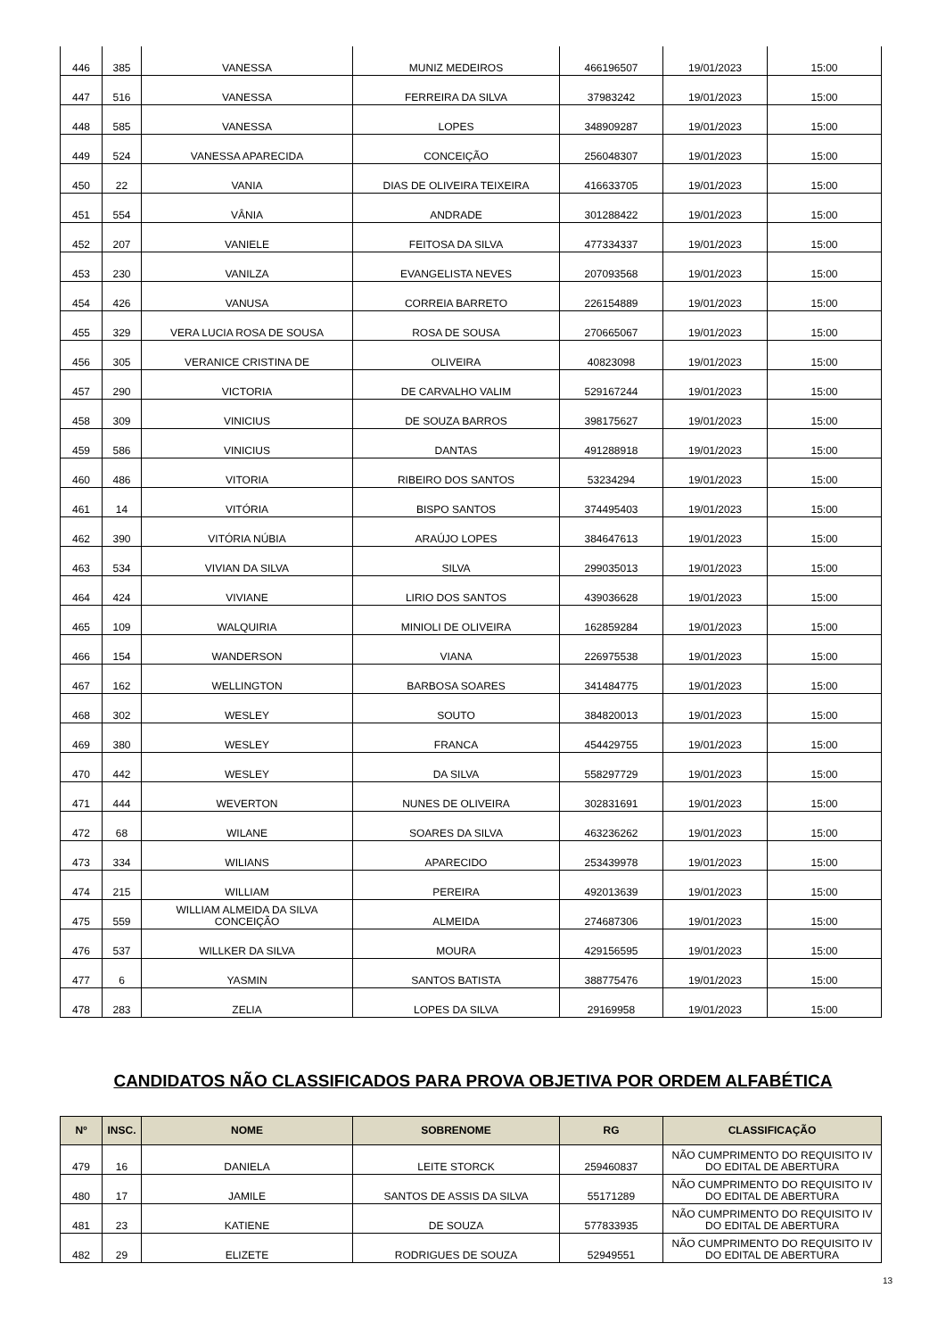| 446 | 385 | VANESSA | MUNIZ MEDEIROS | 466196507 | 19/01/2023 | 15:00 |
| 447 | 516 | VANESSA | FERREIRA DA SILVA | 37983242 | 19/01/2023 | 15:00 |
| 448 | 585 | VANESSA | LOPES | 348909287 | 19/01/2023 | 15:00 |
| 449 | 524 | VANESSA APARECIDA | CONCEIÇÃO | 256048307 | 19/01/2023 | 15:00 |
| 450 | 22 | VANIA | DIAS DE OLIVEIRA TEIXEIRA | 416633705 | 19/01/2023 | 15:00 |
| 451 | 554 | VÂNIA | ANDRADE | 301288422 | 19/01/2023 | 15:00 |
| 452 | 207 | VANIELE | FEITOSA DA SILVA | 477334337 | 19/01/2023 | 15:00 |
| 453 | 230 | VANILZA | EVANGELISTA NEVES | 207093568 | 19/01/2023 | 15:00 |
| 454 | 426 | VANUSA | CORREIA BARRETO | 226154889 | 19/01/2023 | 15:00 |
| 455 | 329 | VERA LUCIA ROSA DE SOUSA | ROSA DE SOUSA | 270665067 | 19/01/2023 | 15:00 |
| 456 | 305 | VERANICE CRISTINA DE | OLIVEIRA | 40823098 | 19/01/2023 | 15:00 |
| 457 | 290 | VICTORIA | DE CARVALHO VALIM | 529167244 | 19/01/2023 | 15:00 |
| 458 | 309 | VINICIUS | DE SOUZA BARROS | 398175627 | 19/01/2023 | 15:00 |
| 459 | 586 | VINICIUS | DANTAS | 491288918 | 19/01/2023 | 15:00 |
| 460 | 486 | VITORIA | RIBEIRO DOS SANTOS | 53234294 | 19/01/2023 | 15:00 |
| 461 | 14 | VITÓRIA | BISPO SANTOS | 374495403 | 19/01/2023 | 15:00 |
| 462 | 390 | VITÓRIA NÚBIA | ARAÚJO LOPES | 384647613 | 19/01/2023 | 15:00 |
| 463 | 534 | VIVIAN DA SILVA | SILVA | 299035013 | 19/01/2023 | 15:00 |
| 464 | 424 | VIVIANE | LIRIO DOS SANTOS | 439036628 | 19/01/2023 | 15:00 |
| 465 | 109 | WALQUIRIA | MINIOLI DE OLIVEIRA | 162859284 | 19/01/2023 | 15:00 |
| 466 | 154 | WANDERSON | VIANA | 226975538 | 19/01/2023 | 15:00 |
| 467 | 162 | WELLINGTON | BARBOSA SOARES | 341484775 | 19/01/2023 | 15:00 |
| 468 | 302 | WESLEY | SOUTO | 384820013 | 19/01/2023 | 15:00 |
| 469 | 380 | WESLEY | FRANCA | 454429755 | 19/01/2023 | 15:00 |
| 470 | 442 | WESLEY | DA SILVA | 558297729 | 19/01/2023 | 15:00 |
| 471 | 444 | WEVERTON | NUNES DE OLIVEIRA | 302831691 | 19/01/2023 | 15:00 |
| 472 | 68 | WILANE | SOARES DA SILVA | 463236262 | 19/01/2023 | 15:00 |
| 473 | 334 | WILIANS | APARECIDO | 253439978 | 19/01/2023 | 15:00 |
| 474 | 215 | WILLIAM | PEREIRA | 492013639 | 19/01/2023 | 15:00 |
| 475 | 559 | WILLIAM ALMEIDA DA SILVA CONCEIÇÃO | ALMEIDA | 274687306 | 19/01/2023 | 15:00 |
| 476 | 537 | WILLKER DA SILVA | MOURA | 429156595 | 19/01/2023 | 15:00 |
| 477 | 6 | YASMIN | SANTOS BATISTA | 388775476 | 19/01/2023 | 15:00 |
| 478 | 283 | ZELIA | LOPES DA SILVA | 29169958 | 19/01/2023 | 15:00 |
CANDIDATOS NÃO CLASSIFICADOS PARA PROVA OBJETIVA POR ORDEM ALFABÉTICA
| Nº | INSC. | NOME | SOBRENOME | RG | CLASSIFICAÇÃO |
| --- | --- | --- | --- | --- | --- |
| 479 | 16 | DANIELA | LEITE STORCK | 259460837 | NÃO CUMPRIMENTO DO REQUISITO IV DO EDITAL DE ABERTURA |
| 480 | 17 | JAMILE | SANTOS DE ASSIS DA SILVA | 55171289 | NÃO CUMPRIMENTO DO REQUISITO IV DO EDITAL DE ABERTURA |
| 481 | 23 | KATIENE | DE SOUZA | 577833935 | NÃO CUMPRIMENTO DO REQUISITO IV DO EDITAL DE ABERTURA |
| 482 | 29 | ELIZETE | RODRIGUES DE SOUZA | 52949551 | NÃO CUMPRIMENTO DO REQUISITO IV DO EDITAL DE ABERTURA |
13